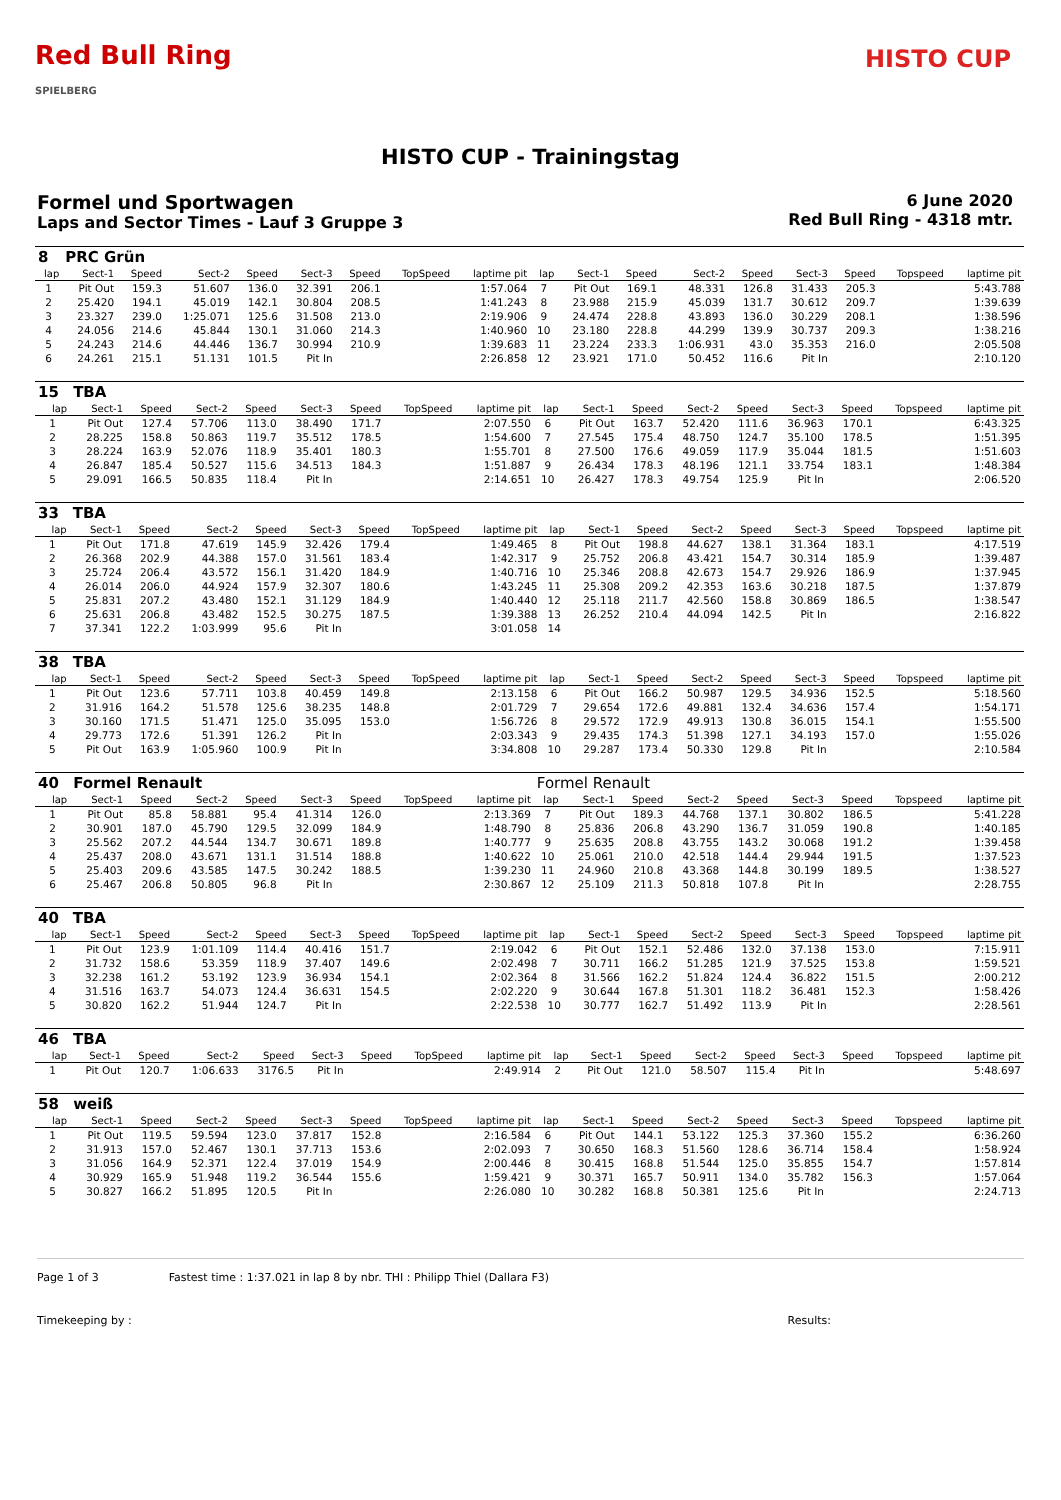Red Bull Ring
SPIELBERG
HISTO CUP
HISTO CUP - Trainingstag
Formel und Sportwagen
Laps and Sector Times - Lauf 3 Gruppe 3
6 June 2020
Red Bull Ring - 4318 mtr.
| 8 | PRC Grün | | | | | | | | | | | | | | | | |
| lap | Sect-1 | Speed | Sect-2 | Speed | Sect-3 | Speed | TopSpeed | laptime pit | lap | Sect-1 | Speed | Sect-2 | Speed | Sect-3 | Speed | Topspeed | laptime pit |
| 1 | Pit Out | 159.3 | 51.607 | 136.0 | 32.391 | 206.1 | | 1:57.064 | 7 | Pit Out | 169.1 | 48.331 | 126.8 | 31.433 | 205.3 | | 5:43.788 |
| 2 | 25.420 | 194.1 | 45.019 | 142.1 | 30.804 | 208.5 | | 1:41.243 | 8 | 23.988 | 215.9 | 45.039 | 131.7 | 30.612 | 209.7 | | 1:39.639 |
| 3 | 23.327 | 239.0 | 1:25.071 | 125.6 | 31.508 | 213.0 | | 2:19.906 | 9 | 24.474 | 228.8 | 43.893 | 136.0 | 30.229 | 208.1 | | 1:38.596 |
| 4 | 24.056 | 214.6 | 45.844 | 130.1 | 31.060 | 214.3 | | 1:40.960 | 10 | 23.180 | 228.8 | 44.299 | 139.9 | 30.737 | 209.3 | | 1:38.216 |
| 5 | 24.243 | 214.6 | 44.446 | 136.7 | 30.994 | 210.9 | | 1:39.683 | 11 | 23.224 | 233.3 | 1:06.931 | 43.0 | 35.353 | 216.0 | | 2:05.508 |
| 6 | 24.261 | 215.1 | 51.131 | 101.5 | Pit In | | | 2:26.858 | 12 | 23.921 | 171.0 | 50.452 | 116.6 | Pit In | | | 2:10.120 |
| 15 | TBA | | | | | | | | | | | | | | | | |
| lap | Sect-1 | Speed | Sect-2 | Speed | Sect-3 | Speed | TopSpeed | laptime pit | lap | Sect-1 | Speed | Sect-2 | Speed | Sect-3 | Speed | Topspeed | laptime pit |
| 1 | Pit Out | 127.4 | 57.706 | 113.0 | 38.490 | 171.7 | | 2:07.550 | 6 | Pit Out | 163.7 | 52.420 | 111.6 | 36.963 | 170.1 | | 6:43.325 |
| 2 | 28.225 | 158.8 | 50.863 | 119.7 | 35.512 | 178.5 | | 1:54.600 | 7 | 27.545 | 175.4 | 48.750 | 124.7 | 35.100 | 178.5 | | 1:51.395 |
| 3 | 28.224 | 163.9 | 52.076 | 118.9 | 35.401 | 180.3 | | 1:55.701 | 8 | 27.500 | 176.6 | 49.059 | 117.9 | 35.044 | 181.5 | | 1:51.603 |
| 4 | 26.847 | 185.4 | 50.527 | 115.6 | 34.513 | 184.3 | | 1:51.887 | 9 | 26.434 | 178.3 | 48.196 | 121.1 | 33.754 | 183.1 | | 1:48.384 |
| 5 | 29.091 | 166.5 | 50.835 | 118.4 | Pit In | | | 2:14.651 | 10 | 26.427 | 178.3 | 49.754 | 125.9 | Pit In | | | 2:06.520 |
| 33 | TBA | | | | | | | | | | | | | | | | |
| lap | Sect-1 | Speed | Sect-2 | Speed | Sect-3 | Speed | TopSpeed | laptime pit | lap | Sect-1 | Speed | Sect-2 | Speed | Sect-3 | Speed | Topspeed | laptime pit |
| 1 | Pit Out | 171.8 | 47.619 | 145.9 | 32.426 | 179.4 | | 1:49.465 | 8 | Pit Out | 198.8 | 44.627 | 138.1 | 31.364 | 183.1 | | 4:17.519 |
| 2 | 26.368 | 202.9 | 44.388 | 157.0 | 31.561 | 183.4 | | 1:42.317 | 9 | 25.752 | 206.8 | 43.421 | 154.7 | 30.314 | 185.9 | | 1:39.487 |
| 3 | 25.724 | 206.4 | 43.572 | 156.1 | 31.420 | 184.9 | | 1:40.716 | 10 | 25.346 | 208.8 | 42.673 | 154.7 | 29.926 | 186.9 | | 1:37.945 |
| 4 | 26.014 | 206.0 | 44.924 | 157.9 | 32.307 | 180.6 | | 1:43.245 | 11 | 25.308 | 209.2 | 42.353 | 163.6 | 30.218 | 187.5 | | 1:37.879 |
| 5 | 25.831 | 207.2 | 43.480 | 152.1 | 31.129 | 184.9 | | 1:40.440 | 12 | 25.118 | 211.7 | 42.560 | 158.8 | 30.869 | 186.5 | | 1:38.547 |
| 6 | 25.631 | 206.8 | 43.482 | 152.5 | 30.275 | 187.5 | | 1:39.388 | 13 | 26.252 | 210.4 | 44.094 | 142.5 | Pit In | | | 2:16.822 |
| 7 | 37.341 | 122.2 | 1:03.999 | 95.6 | Pit In | | | 3:01.058 | 14 | | | | | | | | |
| 38 | TBA | | | | | | | | | | | | | | | | |
| lap | Sect-1 | Speed | Sect-2 | Speed | Sect-3 | Speed | TopSpeed | laptime pit | lap | Sect-1 | Speed | Sect-2 | Speed | Sect-3 | Speed | Topspeed | laptime pit |
| 1 | Pit Out | 123.6 | 57.711 | 103.8 | 40.459 | 149.8 | | 2:13.158 | 6 | Pit Out | 166.2 | 50.987 | 129.5 | 34.936 | 152.5 | | 5:18.560 |
| 2 | 31.916 | 164.2 | 51.578 | 125.6 | 38.235 | 148.8 | | 2:01.729 | 7 | 29.654 | 172.6 | 49.881 | 132.4 | 34.636 | 157.4 | | 1:54.171 |
| 3 | 30.160 | 171.5 | 51.471 | 125.0 | 35.095 | 153.0 | | 1:56.726 | 8 | 29.572 | 172.9 | 49.913 | 130.8 | 36.015 | 154.1 | | 1:55.500 |
| 4 | 29.773 | 172.6 | 51.391 | 126.2 | Pit In | | | 2:03.343 | 9 | 29.435 | 174.3 | 51.398 | 127.1 | 34.193 | 157.0 | | 1:55.026 |
| 5 | Pit Out | 163.9 | 1:05.960 | 100.9 | Pit In | | | 3:34.808 | 10 | 29.287 | 173.4 | 50.330 | 129.8 | Pit In | | | 2:10.584 |
| 40 | Formel Renault | | | | | | | | Formel Renault | | | | | | | | |
| lap | Sect-1 | Speed | Sect-2 | Speed | Sect-3 | Speed | TopSpeed | laptime pit | lap | Sect-1 | Speed | Sect-2 | Speed | Sect-3 | Speed | Topspeed | laptime pit |
| 1 | Pit Out | 85.8 | 58.881 | 95.4 | 41.314 | 126.0 | | 2:13.369 | 7 | Pit Out | 189.3 | 44.768 | 137.1 | 30.802 | 186.5 | | 5:41.228 |
| 2 | 30.901 | 187.0 | 45.790 | 129.5 | 32.099 | 184.9 | | 1:48.790 | 8 | 25.836 | 206.8 | 43.290 | 136.7 | 31.059 | 190.8 | | 1:40.185 |
| 3 | 25.562 | 207.2 | 44.544 | 134.7 | 30.671 | 189.8 | | 1:40.777 | 9 | 25.635 | 208.8 | 43.755 | 143.2 | 30.068 | 191.2 | | 1:39.458 |
| 4 | 25.437 | 208.0 | 43.671 | 131.1 | 31.514 | 188.8 | | 1:40.622 | 10 | 25.061 | 210.0 | 42.518 | 144.4 | 29.944 | 191.5 | | 1:37.523 |
| 5 | 25.403 | 209.6 | 43.585 | 147.5 | 30.242 | 188.5 | | 1:39.230 | 11 | 24.960 | 210.8 | 43.368 | 144.8 | 30.199 | 189.5 | | 1:38.527 |
| 6 | 25.467 | 206.8 | 50.805 | 96.8 | Pit In | | | 2:30.867 | 12 | 25.109 | 211.3 | 50.818 | 107.8 | Pit In | | | 2:28.755 |
| 40 | TBA | | | | | | | | | | | | | | | | |
| lap | Sect-1 | Speed | Sect-2 | Speed | Sect-3 | Speed | TopSpeed | laptime pit | lap | Sect-1 | Speed | Sect-2 | Speed | Sect-3 | Speed | Topspeed | laptime pit |
| 1 | Pit Out | 123.9 | 1:01.109 | 114.4 | 40.416 | 151.7 | | 2:19.042 | 6 | Pit Out | 152.1 | 52.486 | 132.0 | 37.138 | 153.0 | | 7:15.911 |
| 2 | 31.732 | 158.6 | 53.359 | 118.9 | 37.407 | 149.6 | | 2:02.498 | 7 | 30.711 | 166.2 | 51.285 | 121.9 | 37.525 | 153.8 | | 1:59.521 |
| 3 | 32.238 | 161.2 | 53.192 | 123.9 | 36.934 | 154.1 | | 2:02.364 | 8 | 31.566 | 162.2 | 51.824 | 124.4 | 36.822 | 151.5 | | 2:00.212 |
| 4 | 31.516 | 163.7 | 54.073 | 124.4 | 36.631 | 154.5 | | 2:02.220 | 9 | 30.644 | 167.8 | 51.301 | 118.2 | 36.481 | 152.3 | | 1:58.426 |
| 5 | 30.820 | 162.2 | 51.944 | 124.7 | Pit In | | | 2:22.538 | 10 | 30.777 | 162.7 | 51.492 | 113.9 | Pit In | | | 2:28.561 |
| 46 | TBA | | | | | | | | | | | | | | | | |
| lap | Sect-1 | Speed | Sect-2 | Speed | Sect-3 | Speed | TopSpeed | laptime pit | lap | Sect-1 | Speed | Sect-2 | Speed | Sect-3 | Speed | Topspeed | laptime pit |
| 1 | Pit Out | 120.7 | 1:06.633 | 3176.5 | Pit In | | | 2:49.914 | 2 | Pit Out | 121.0 | 58.507 | 115.4 | Pit In | | | 5:48.697 |
| 58 | weiß | | | | | | | | | | | | | | | | |
| lap | Sect-1 | Speed | Sect-2 | Speed | Sect-3 | Speed | TopSpeed | laptime pit | lap | Sect-1 | Speed | Sect-2 | Speed | Sect-3 | Speed | Topspeed | laptime pit |
| 1 | Pit Out | 119.5 | 59.594 | 123.0 | 37.817 | 152.8 | | 2:16.584 | 6 | Pit Out | 144.1 | 53.122 | 125.3 | 37.360 | 155.2 | | 6:36.260 |
| 2 | 31.913 | 157.0 | 52.467 | 130.1 | 37.713 | 153.6 | | 2:02.093 | 7 | 30.650 | 168.3 | 51.560 | 128.6 | 36.714 | 158.4 | | 1:58.924 |
| 3 | 31.056 | 164.9 | 52.371 | 122.4 | 37.019 | 154.9 | | 2:00.446 | 8 | 30.415 | 168.8 | 51.544 | 125.0 | 35.855 | 154.7 | | 1:57.814 |
| 4 | 30.929 | 165.9 | 51.948 | 119.2 | 36.544 | 155.6 | | 1:59.421 | 9 | 30.371 | 165.7 | 50.911 | 134.0 | 35.782 | 156.3 | | 1:57.064 |
| 5 | 30.827 | 166.2 | 51.895 | 120.5 | Pit In | | | 2:26.080 | 10 | 30.282 | 168.8 | 50.381 | 125.6 | Pit In | | | 2:24.713 |
Page 1 of 3 Fastest time : 1:37.021 in lap 8 by nbr. THI : Philipp Thiel (Dallara F3)
Timekeeping by : Results: